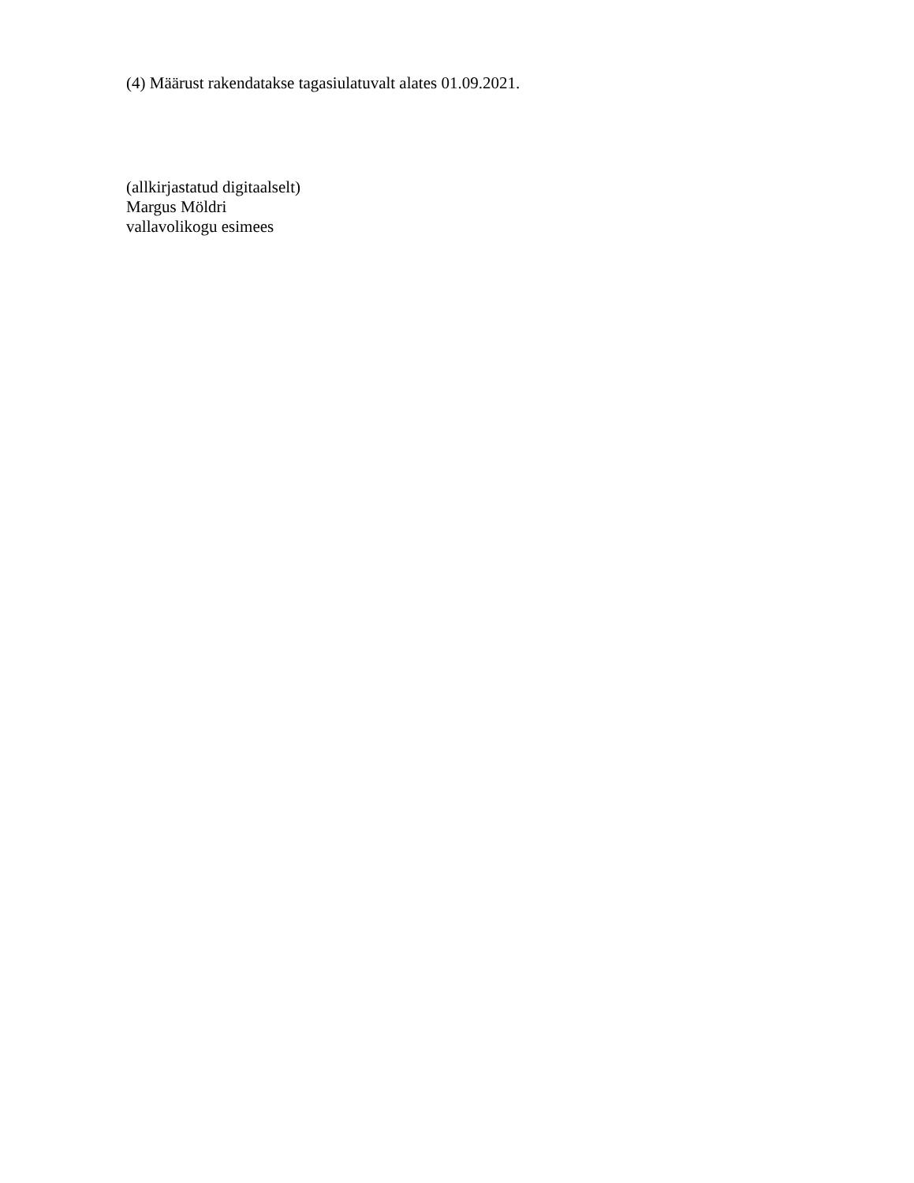(4) Määrust rakendatakse tagasiulatuvalt alates 01.09.2021.
(allkirjastatud digitaalselt)
Margus Möldri
vallavolikogu esimees